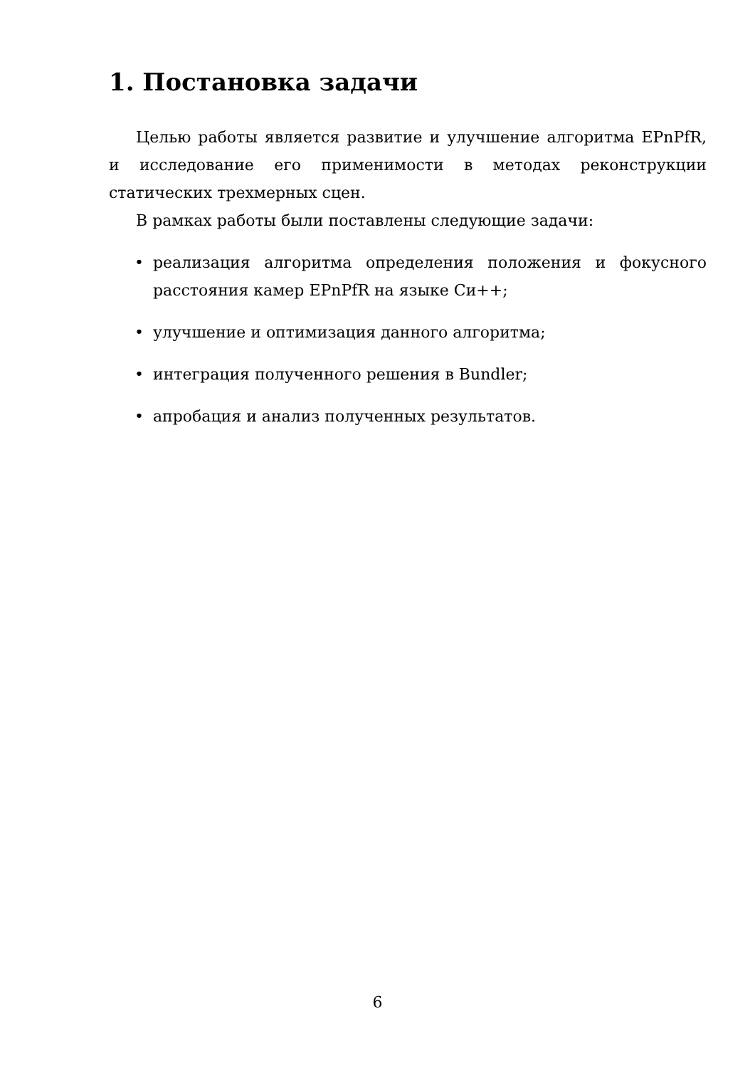1. Постановка задачи
Целью работы является развитие и улучшение алгоритма EPnPfR, и исследование его применимости в методах реконструкции статических трехмерных сцен.
В рамках работы были поставлены следующие задачи:
• реализация алгоритма определения положения и фокусного расстояния камер EPnPfR на языке Си++;
• улучшение и оптимизация данного алгоритма;
• интеграция полученного решения в Bundler;
• апробация и анализ полученных результатов.
6